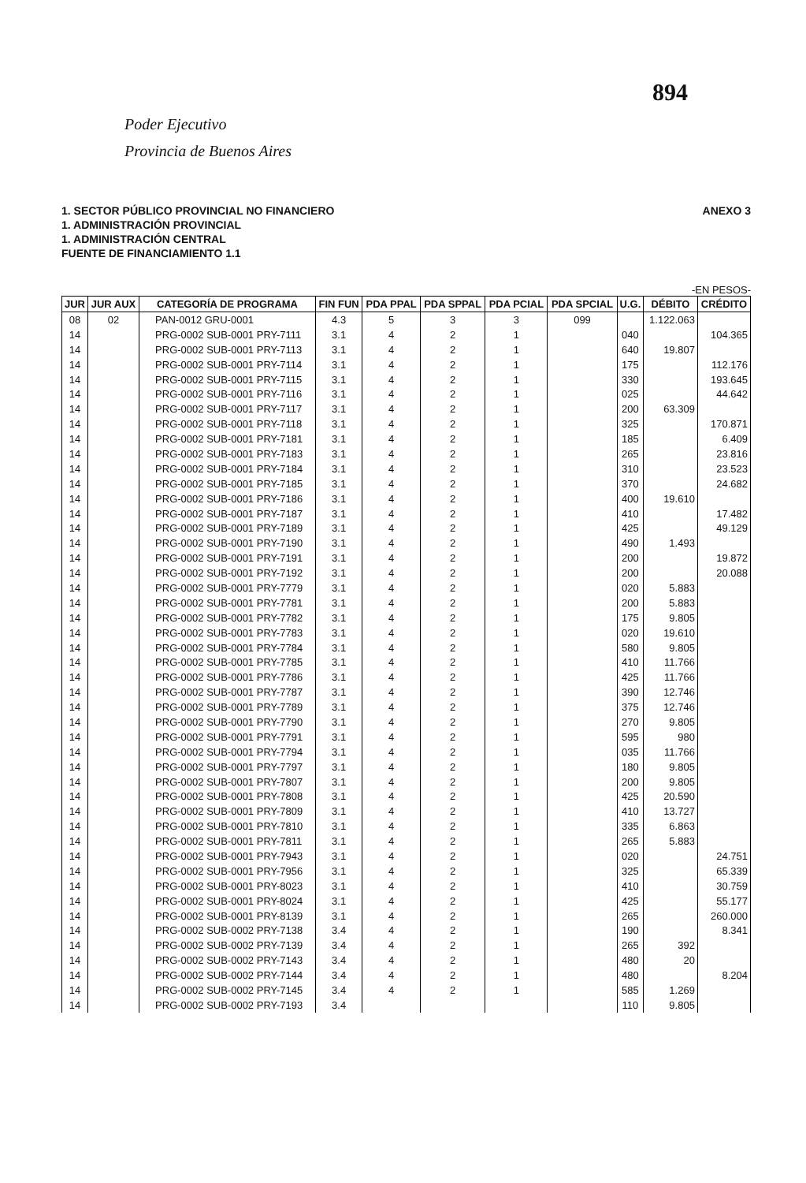894
Poder Ejecutivo
Provincia de Buenos Aires
1. SECTOR PÚBLICO PROVINCIAL NO FINANCIERO
1. ADMINISTRACIÓN PROVINCIAL
1. ADMINISTRACIÓN CENTRAL
FUENTE DE FINANCIAMIENTO 1.1
ANEXO 3
-EN PESOS-
| JUR | JUR AUX | CATEGORÍA DE PROGRAMA | FIN FUN | PDA PPAL | PDA SPPAL | PDA PCIAL | PDA SPCIAL | U.G. | DÉBITO | CRÉDITO |
| --- | --- | --- | --- | --- | --- | --- | --- | --- | --- | --- |
| 08 | 02 | PAN-0012 GRU-0001 | 4.3 | 5 | 3 | 3 | 099 | | 1.122.063 | |
| 14 | | PRG-0002 SUB-0001 PRY-7111 | 3.1 | 4 | 2 | 1 | | 040 | | 104.365 |
| 14 | | PRG-0002 SUB-0001 PRY-7113 | 3.1 | 4 | 2 | 1 | | 640 | 19.807 | |
| 14 | | PRG-0002 SUB-0001 PRY-7114 | 3.1 | 4 | 2 | 1 | | 175 | | 112.176 |
| 14 | | PRG-0002 SUB-0001 PRY-7115 | 3.1 | 4 | 2 | 1 | | 330 | | 193.645 |
| 14 | | PRG-0002 SUB-0001 PRY-7116 | 3.1 | 4 | 2 | 1 | | 025 | | 44.642 |
| 14 | | PRG-0002 SUB-0001 PRY-7117 | 3.1 | 4 | 2 | 1 | | 200 | 63.309 | |
| 14 | | PRG-0002 SUB-0001 PRY-7118 | 3.1 | 4 | 2 | 1 | | 325 | | 170.871 |
| 14 | | PRG-0002 SUB-0001 PRY-7181 | 3.1 | 4 | 2 | 1 | | 185 | | 6.409 |
| 14 | | PRG-0002 SUB-0001 PRY-7183 | 3.1 | 4 | 2 | 1 | | 265 | | 23.816 |
| 14 | | PRG-0002 SUB-0001 PRY-7184 | 3.1 | 4 | 2 | 1 | | 310 | | 23.523 |
| 14 | | PRG-0002 SUB-0001 PRY-7185 | 3.1 | 4 | 2 | 1 | | 370 | | 24.682 |
| 14 | | PRG-0002 SUB-0001 PRY-7186 | 3.1 | 4 | 2 | 1 | | 400 | 19.610 | |
| 14 | | PRG-0002 SUB-0001 PRY-7187 | 3.1 | 4 | 2 | 1 | | 410 | | 17.482 |
| 14 | | PRG-0002 SUB-0001 PRY-7189 | 3.1 | 4 | 2 | 1 | | 425 | | 49.129 |
| 14 | | PRG-0002 SUB-0001 PRY-7190 | 3.1 | 4 | 2 | 1 | | 490 | 1.493 | |
| 14 | | PRG-0002 SUB-0001 PRY-7191 | 3.1 | 4 | 2 | 1 | | 200 | | 19.872 |
| 14 | | PRG-0002 SUB-0001 PRY-7192 | 3.1 | 4 | 2 | 1 | | 200 | | 20.088 |
| 14 | | PRG-0002 SUB-0001 PRY-7779 | 3.1 | 4 | 2 | 1 | | 020 | 5.883 | |
| 14 | | PRG-0002 SUB-0001 PRY-7781 | 3.1 | 4 | 2 | 1 | | 200 | 5.883 | |
| 14 | | PRG-0002 SUB-0001 PRY-7782 | 3.1 | 4 | 2 | 1 | | 175 | 9.805 | |
| 14 | | PRG-0002 SUB-0001 PRY-7783 | 3.1 | 4 | 2 | 1 | | 020 | 19.610 | |
| 14 | | PRG-0002 SUB-0001 PRY-7784 | 3.1 | 4 | 2 | 1 | | 580 | 9.805 | |
| 14 | | PRG-0002 SUB-0001 PRY-7785 | 3.1 | 4 | 2 | 1 | | 410 | 11.766 | |
| 14 | | PRG-0002 SUB-0001 PRY-7786 | 3.1 | 4 | 2 | 1 | | 425 | 11.766 | |
| 14 | | PRG-0002 SUB-0001 PRY-7787 | 3.1 | 4 | 2 | 1 | | 390 | 12.746 | |
| 14 | | PRG-0002 SUB-0001 PRY-7789 | 3.1 | 4 | 2 | 1 | | 375 | 12.746 | |
| 14 | | PRG-0002 SUB-0001 PRY-7790 | 3.1 | 4 | 2 | 1 | | 270 | 9.805 | |
| 14 | | PRG-0002 SUB-0001 PRY-7791 | 3.1 | 4 | 2 | 1 | | 595 | 980 | |
| 14 | | PRG-0002 SUB-0001 PRY-7794 | 3.1 | 4 | 2 | 1 | | 035 | 11.766 | |
| 14 | | PRG-0002 SUB-0001 PRY-7797 | 3.1 | 4 | 2 | 1 | | 180 | 9.805 | |
| 14 | | PRG-0002 SUB-0001 PRY-7807 | 3.1 | 4 | 2 | 1 | | 200 | 9.805 | |
| 14 | | PRG-0002 SUB-0001 PRY-7808 | 3.1 | 4 | 2 | 1 | | 425 | 20.590 | |
| 14 | | PRG-0002 SUB-0001 PRY-7809 | 3.1 | 4 | 2 | 1 | | 410 | 13.727 | |
| 14 | | PRG-0002 SUB-0001 PRY-7810 | 3.1 | 4 | 2 | 1 | | 335 | 6.863 | |
| 14 | | PRG-0002 SUB-0001 PRY-7811 | 3.1 | 4 | 2 | 1 | | 265 | 5.883 | |
| 14 | | PRG-0002 SUB-0001 PRY-7943 | 3.1 | 4 | 2 | 1 | | 020 | | 24.751 |
| 14 | | PRG-0002 SUB-0001 PRY-7956 | 3.1 | 4 | 2 | 1 | | 325 | | 65.339 |
| 14 | | PRG-0002 SUB-0001 PRY-8023 | 3.1 | 4 | 2 | 1 | | 410 | | 30.759 |
| 14 | | PRG-0002 SUB-0001 PRY-8024 | 3.1 | 4 | 2 | 1 | | 425 | | 55.177 |
| 14 | | PRG-0002 SUB-0001 PRY-8139 | 3.1 | 4 | 2 | 1 | | 265 | | 260.000 |
| 14 | | PRG-0002 SUB-0002 PRY-7138 | 3.4 | 4 | 2 | 1 | | 190 | | 8.341 |
| 14 | | PRG-0002 SUB-0002 PRY-7139 | 3.4 | 4 | 2 | 1 | | 265 | 392 | |
| 14 | | PRG-0002 SUB-0002 PRY-7143 | 3.4 | 4 | 2 | 1 | | 480 | 20 | |
| 14 | | PRG-0002 SUB-0002 PRY-7144 | 3.4 | 4 | 2 | 1 | | 480 | | 8.204 |
| 14 | | PRG-0002 SUB-0002 PRY-7145 | 3.4 | 4 | 2 | 1 | | 585 | 1.269 | |
| 14 | | PRG-0002 SUB-0002 PRY-7193 | 3.4 | | | | | 110 | 9.805 | |